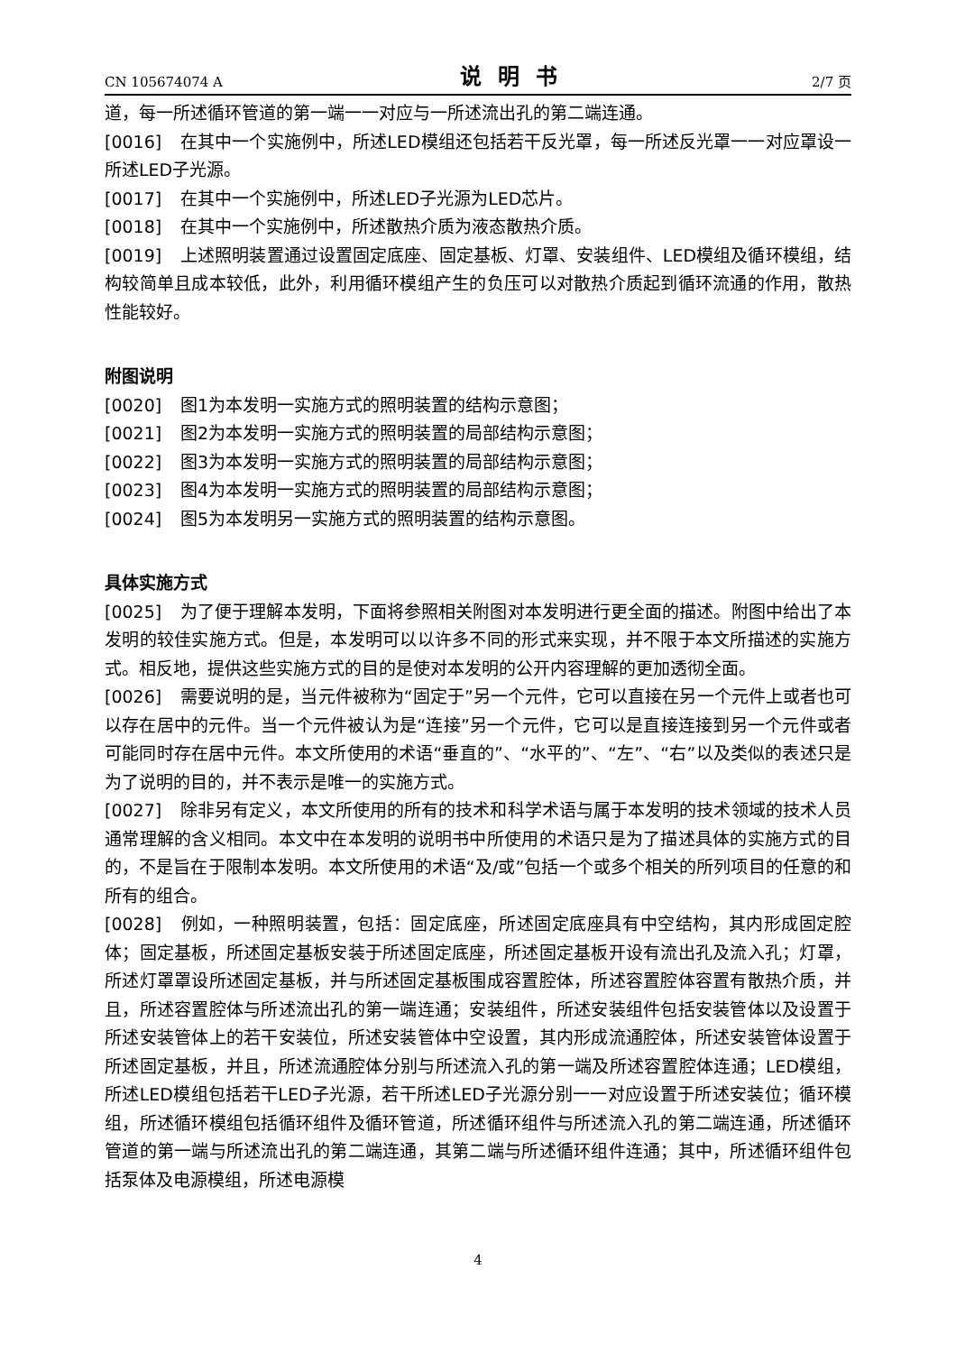CN 105674074 A 说明书 2/7 页
道，每一所述循环管道的第一端一一对应与一所述流出孔的第二端连通。
[0016] 在其中一个实施例中，所述LED模组还包括若干反光罩，每一所述反光罩一一对应罩设一所述LED子光源。
[0017] 在其中一个实施例中，所述LED子光源为LED芯片。
[0018] 在其中一个实施例中，所述散热介质为液态散热介质。
[0019] 上述照明装置通过设置固定底座、固定基板、灯罩、安装组件、LED模组及循环模组，结构较简单且成本较低，此外，利用循环模组产生的负压可以对散热介质起到循环流通的作用，散热性能较好。
附图说明
[0020] 图1为本发明一实施方式的照明装置的结构示意图；
[0021] 图2为本发明一实施方式的照明装置的局部结构示意图；
[0022] 图3为本发明一实施方式的照明装置的局部结构示意图；
[0023] 图4为本发明一实施方式的照明装置的局部结构示意图；
[0024] 图5为本发明另一实施方式的照明装置的结构示意图。
具体实施方式
[0025] 为了便于理解本发明，下面将参照相关附图对本发明进行更全面的描述。附图中给出了本发明的较佳实施方式。但是，本发明可以以许多不同的形式来实现，并不限于本文所描述的实施方式。相反地，提供这些实施方式的目的是使对本发明的公开内容理解的更加透彻全面。
[0026] 需要说明的是，当元件被称为“固定于”另一个元件，它可以直接在另一个元件上或者也可以存在居中的元件。当一个元件被认为是“连接”另一个元件，它可以是直接连接到另一个元件或者可能同时存在居中元件。本文所使用的术语“垂直的”、“水平的”、“左”、“右”以及类似的表述只是为了说明的目的，并不表示是唯一的实施方式。
[0027] 除非另有定义，本文所使用的所有的技术和科学术语与属于本发明的技术领域的技术人员通常理解的含义相同。本文中在本发明的说明书中所使用的术语只是为了描述具体的实施方式的目的，不是旨在于限制本发明。本文所使用的术语“及/或”包括一个或多个相关的所列项目的任意的和所有的组合。
[0028] 例如，一种照明装置，包括：固定底座，所述固定底座具有中空结构，其内形成固定腔体；固定基板，所述固定基板安装于所述固定底座，所述固定基板开设有流出孔及流入孔；灯罩，所述灯罩罩设所述固定基板，并与所述固定基板围成容置腔体，所述容置腔体容置有散热介质，并且，所述容置腔体与所述流出孔的第一端连通；安装组件，所述安装组件包括安装管体以及设置于所述安装管体上的若干安装位，所述安装管体中空设置，其内形成流通腔体，所述安装管体设置于所述固定基板，并且，所述流通腔体分别与所述流入孔的第一端及所述容置腔体连通；LED模组，所述LED模组包括若干LED子光源，若干所述LED子光源分别一一对应设置于所述安装位；循环模组，所述循环模组包括循环组件及循环管道，所述循环组件与所述流入孔的第二端连通，所述循环管道的第一端与所述流出孔的第二端连通，其第二端与所述循环组件连通；其中，所述循环组件包括泵体及电源模组，所述电源模
4